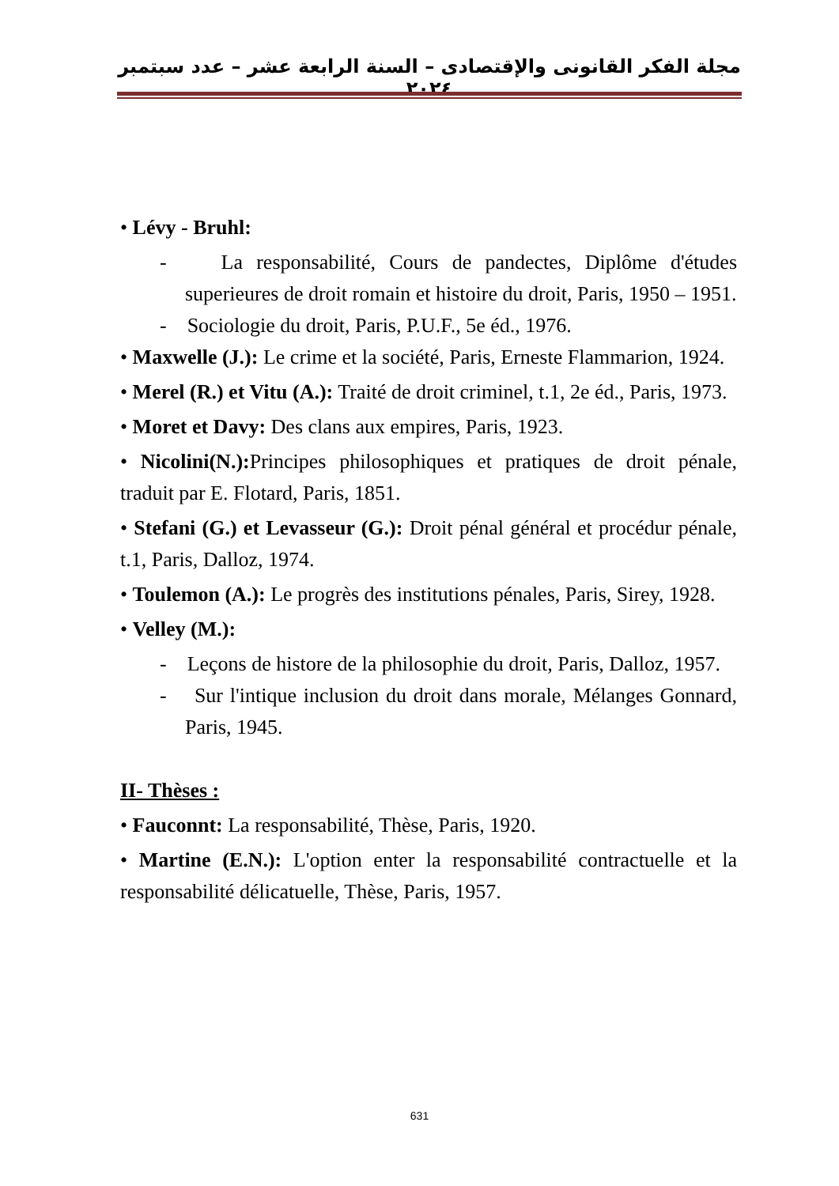مجلة الفكر القانونى والإقتصادى – السنة الرابعة عشر – عدد سبتمبر ٢٠٢٤
• Lévy - Bruhl:
- La responsabilité, Cours de pandectes, Diplôme d'études superieures de droit romain et histoire du droit, Paris, 1950 – 1951.
- Sociologie du droit, Paris, P.U.F., 5e éd., 1976.
• Maxwelle (J.): Le crime et la société, Paris, Erneste Flammarion, 1924.
• Merel (R.) et Vitu (A.): Traité de droit criminel, t.1, 2e éd., Paris, 1973.
• Moret et Davy: Des clans aux empires, Paris, 1923.
• Nicolini(N.): Principes philosophiques et pratiques de droit pénale, traduit par E. Flotard, Paris, 1851.
• Stefani (G.) et Levasseur (G.): Droit pénal général et procédur pénale, t.1, Paris, Dalloz, 1974.
• Toulemon (A.): Le progrès des institutions pénales, Paris, Sirey, 1928.
• Velley (M.):
- Leçons de histore de la philosophie du droit, Paris, Dalloz, 1957.
- Sur l'intique inclusion du droit dans morale, Mélanges Gonnard, Paris, 1945.
II- Thèses :
• Fauconnt: La responsabilité, Thèse, Paris, 1920.
• Martine (E.N.): L'option enter la responsabilité contractuelle et la responsabilité délicatuelle, Thèse, Paris, 1957.
631